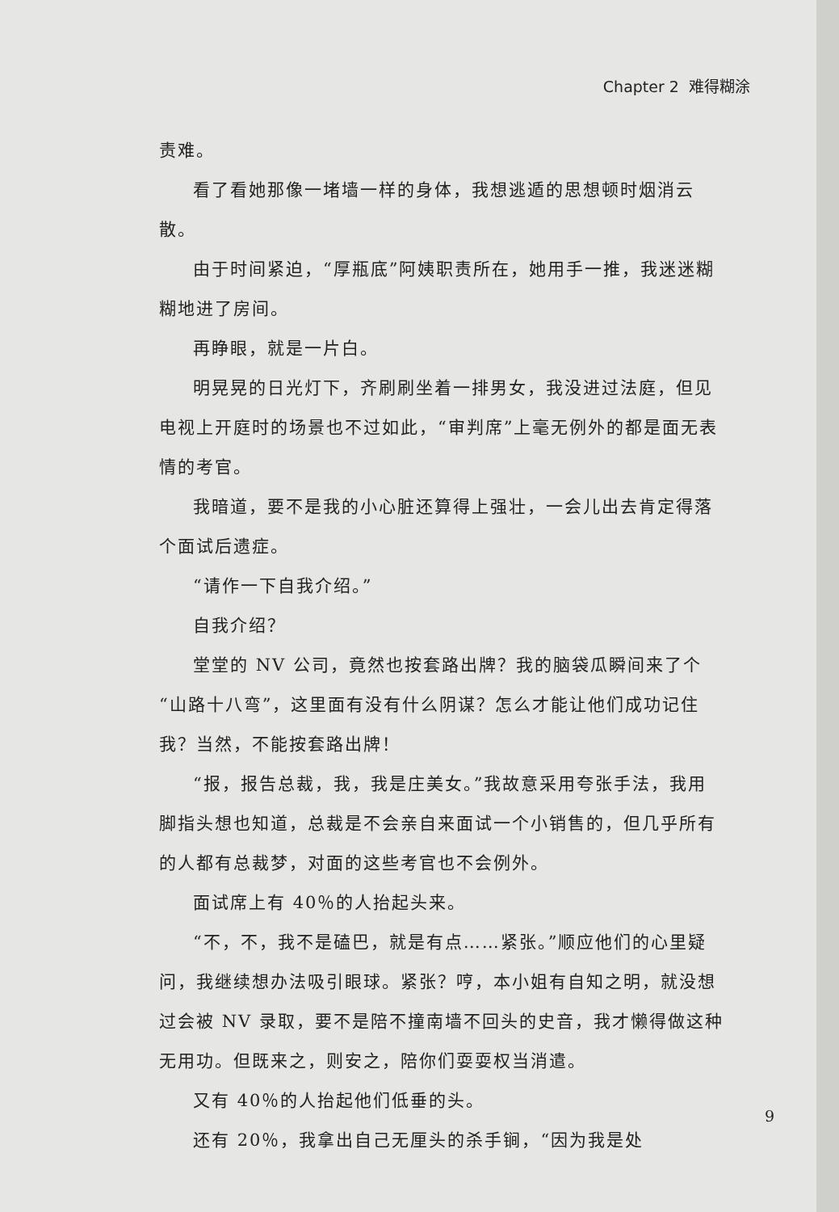Chapter 2 难得糊涂
责难。
看了看她那像一堵墙一样的身体，我想逃遁的思想顿时烟消云散。
由于时间紧迫，“厚瓶底”阿姨职责所在，她用手一推，我迷迷糊糊地进了房间。
再睁眼，就是一片白。
明晃晃的日光灯下，齐刷刷坐着一排男女，我没进过法庭，但见电视上开庭时的场景也不过如此，“审判席”上毫无例外的都是面无表情的考官。
我暗道，要不是我的小心脏还算得上强壮，一会儿出去肯定得落个面试后遗症。
“请作一下自我介绍。”
自我介绍？
堂堂的 NV 公司，竟然也按套路出牌？我的脑袋瓜瞬间来了个“山路十八弯”，这里面有没有什么阴谋？怎么才能让他们成功记住我？当然，不能按套路出牌！
“报，报告总裁，我，我是庄美女。”我故意采用夸张手法，我用脚指头想也知道，总裁是不会亲自来面试一个小销售的，但几乎所有的人都有总裁梦，对面的这些考官也不会例外。
面试席上有 40％的人抬起头来。
“不，不，我不是磕巴，就是有点……紧张。”顺应他们的心里疑问，我继续想办法吸引眼球。紧张？哼，本小姐有自知之明，就没想过会被 NV 录取，要不是陪不撞南墙不回头的史音，我才懒得做这种无用功。但既来之，则安之，陪你们耍耍权当消遣。
又有 40％的人抬起他们低垂的头。
还有 20％，我拿出自己无厘头的杀手锏，“因为我是处
9